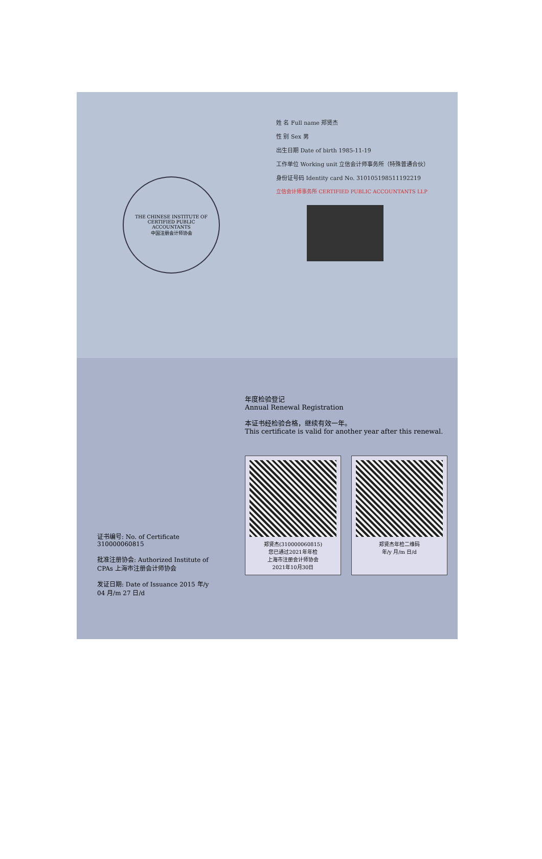THE CHINESE INSTITUTE OF CERTIFIED PUBLIC ACCOUNTANTS
中国注册会计师协会
姓 名 Full name 郑贤杰
性 别 Sex 男
出生日期 Date of birth 1985-11-19
工作单位 Working unit 立信会计师事务所（特殊普通合伙）
身份证号码 Identity card No. 310105198511192219
立信会计师事务所 CERTIFIED PUBLIC ACCOUNTANTS LLP
证书编号: No. of Certificate 310000060815
批准注册协会: Authorized Institute of CPAs 上海市注册会计师协会
发证日期: Date of Issuance 2015 年/y 04 月/m 27 日/d
年度检验登记
Annual Renewal Registration
本证书经检验合格，继续有效一年。
This certificate is valid for another year after this renewal.
郑贤杰(310000060815)
您已通过2021年年检
上海市注册会计师协会
2021年10月30日
郑贤杰年检二维码
年/y 月/m 日/d